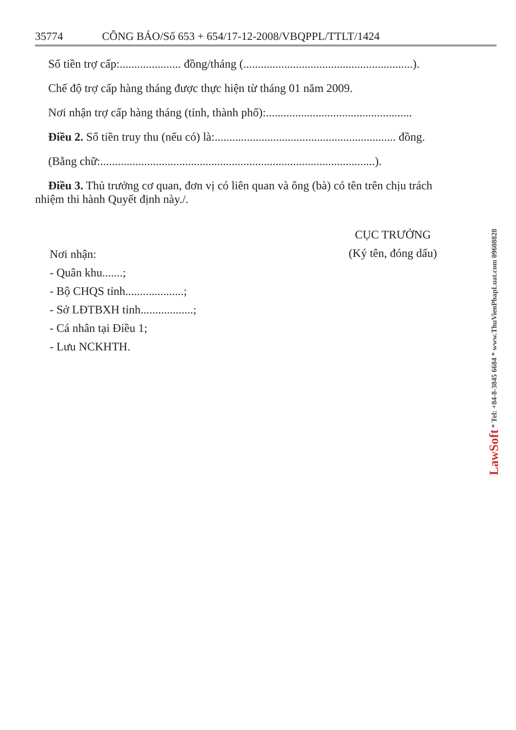35774 CÔNG BÁO/Số 653 + 654/17-12-2008/VBQPPL/TTLT/1424
Số tiền trợ cấp:..................... đồng/tháng (..........................................................).
Chế độ trợ cấp hàng tháng được thực hiện từ tháng 01 năm 2009.
Nơi nhận trợ cấp hàng tháng (tỉnh, thành phố):..................................................
Điều 2. Số tiền truy thu (nếu có) là:.............................................................. đồng.
(Bằng chữ:..............................................................................................).
Điều 3. Thủ trưởng cơ quan, đơn vị có liên quan và ông (bà) có tên trên chịu trách
nhiệm thi hành Quyết định này./.
Nơi nhận:
- Quân khu.......;
- Bộ CHQS tỉnh....................;
- Sở LĐTBXH tỉnh..................;
- Cá nhân tại Điều 1;
- Lưu NCKHTH.
CỤC TRƯỞNG
(Ký tên, đóng dấu)
LawSoft * Tel: +84-8-3845 6684 * www.ThuVienPhapLuat.com 09608828